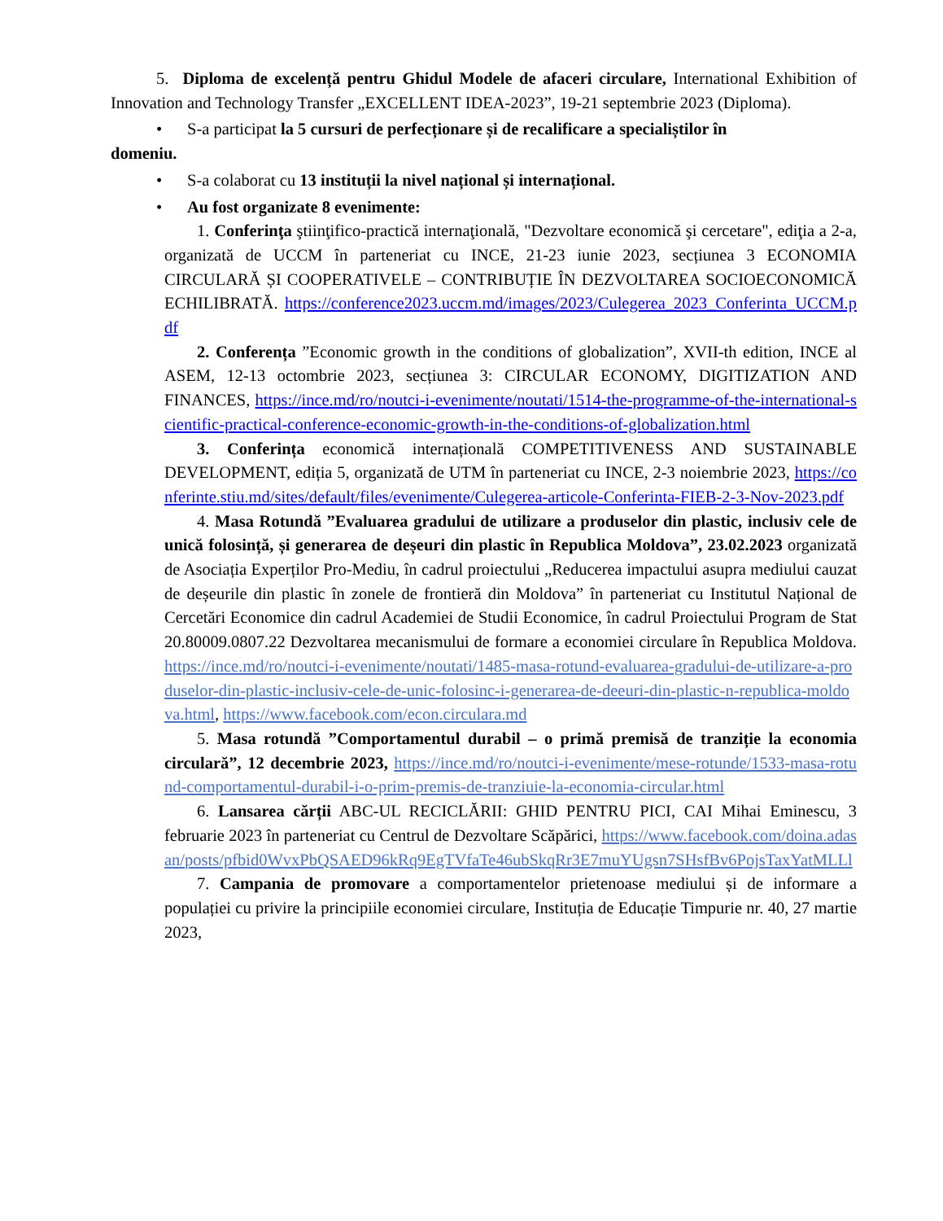5. Diploma de excelență pentru Ghidul Modele de afaceri circulare, International Exhibition of Innovation and Technology Transfer „EXCELLENT IDEA-2023”, 19-21 septembrie 2023 (Diploma).
• S-a participat la 5 cursuri de perfecționare și de recalificare a specialiștilor în
domeniu.
• S-a colaborat cu 13 instituții la nivel național și internațional.
• Au fost organizate 8 evenimente:
1. Conferinţa ştiinţifico-practică internaţională, "Dezvoltare economică şi cercetare", ediţia a 2-a, organizată de UCCM în parteneriat cu INCE, 21-23 iunie 2023, secțiunea 3 ECONOMIA CIRCULARĂ ȘI COOPERATIVELE – CONTRIBUȚIE ÎN DEZVOLTAREA SOCIOECONOMICĂ ECHILIBRATĂ. https://conference2023.uccm.md/images/2023/Culegerea_2023_Conferinta_UCCM.pdf
2. Conferența ”Economic growth in the conditions of globalization”, XVII-th edition, INCE al ASEM, 12-13 octombrie 2023, secțiunea 3: CIRCULAR ECONOMY, DIGITIZATION AND FINANCES, https://ince.md/ro/noutci-i-evenimente/noutati/1514-the-programme-of-the-international-scientific-practical-conference-economic-growth-in-the-conditions-of-globalization.html
3. Conferința economică internațională COMPETITIVENESS AND SUSTAINABLE DEVELOPMENT, ediția 5, organizată de UTM în parteneriat cu INCE, 2-3 noiembrie 2023, https://conferinte.stiu.md/sites/default/files/evenimente/Culegerea-articole-Conferinta-FIEB-2-3-Nov-2023.pdf
4. Masa Rotundă ”Evaluarea gradului de utilizare a produselor din plastic, inclusiv cele de unică folosință, și generarea de deșeuri din plastic în Republica Moldova”, 23.02.2023 organizată de Asociația Experților Pro-Mediu, în cadrul proiectului „Reducerea impactului asupra mediului cauzat de deșeurile din plastic în zonele de frontieră din Moldova” în parteneriat cu Institutul Național de Cercetări Economice din cadrul Academiei de Studii Economice, în cadrul Proiectului Program de Stat 20.80009.0807.22 Dezvoltarea mecanismului de formare a economiei circulare în Republica Moldova. https://ince.md/ro/noutci-i-evenimente/noutati/1485-masa-rotund-evaluarea-gradului-de-utilizare-a-produselor-din-plastic-inclusiv-cele-de-unic-folosinc-i-generarea-de-deeuri-din-plastic-n-republica-moldova.html, https://www.facebook.com/econ.circulara.md
5. Masa rotundă ”Comportamentul durabil – o primă premisă de tranziție la economia circulară”, 12 decembrie 2023, https://ince.md/ro/noutci-i-evenimente/mese-rotunde/1533-masa-rotund-comportamentul-durabil-i-o-prim-premis-de-tranziuie-la-economia-circular.html
6. Lansarea cărții ABC-UL RECICLĂRII: GHID PENTRU PICI, CAI Mihai Eminescu, 3 februarie 2023 în parteneriat cu Centrul de Dezvoltare Scăpărici, https://www.facebook.com/doina.adasan/posts/pfbid0WvxPbQSAED96kRq9EgTVfaTe46ubSkqRr3E7muYUgsn7SHsfBv6PojsTaxYatMLLl
7. Campania de promovare a comportamentelor prietenoase mediului și de informare a populației cu privire la principiile economiei circulare, Instituția de Educație Timpurie nr. 40, 27 martie 2023,